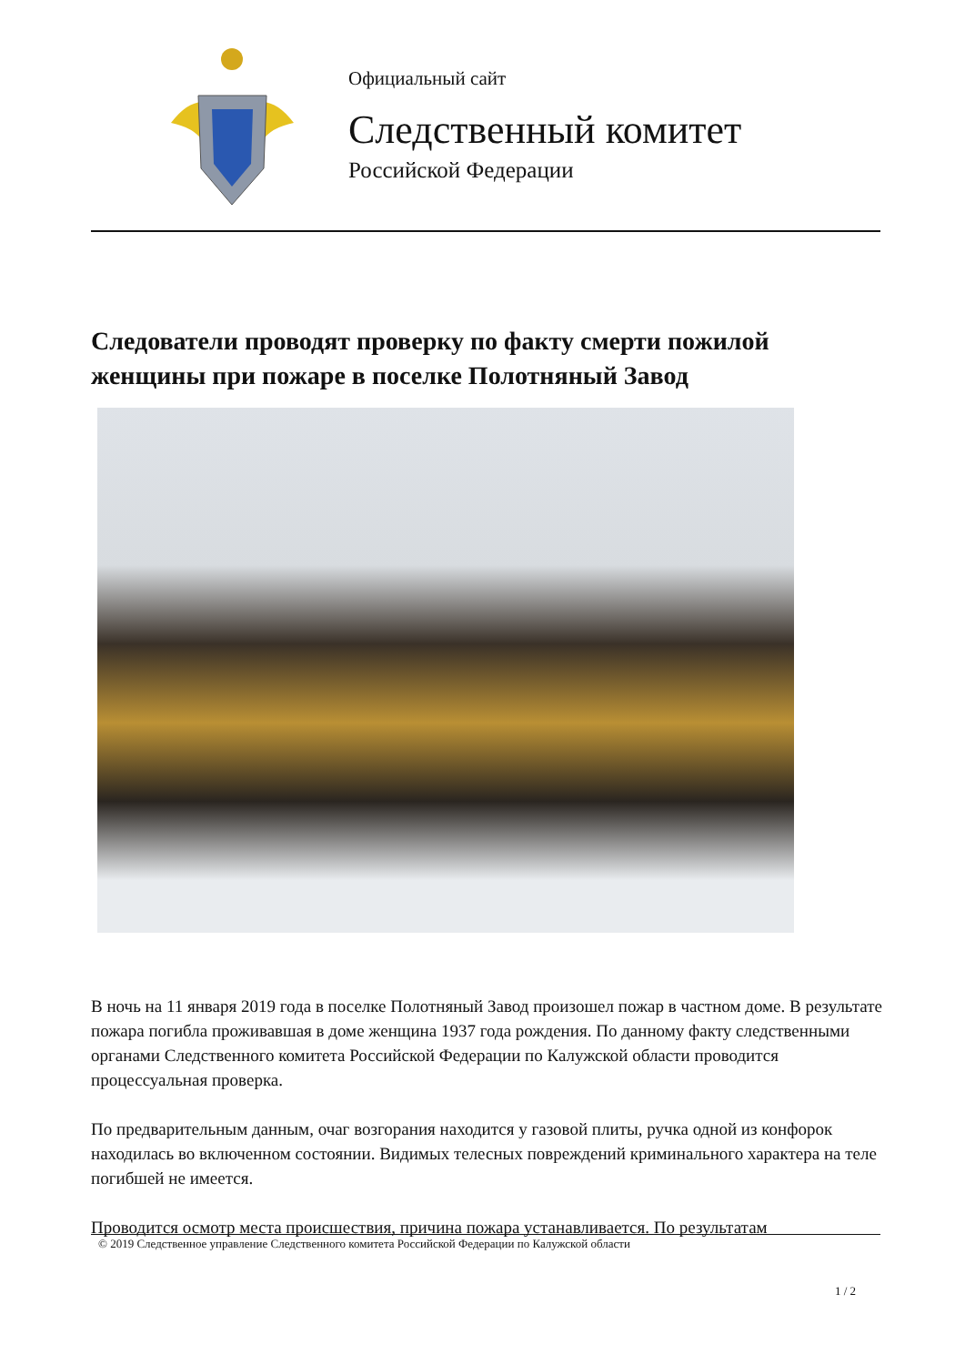Официальный сайт
Следственный комитет
Российской Федерации
Следователи проводят проверку по факту смерти пожилой женщины при пожаре в поселке Полотняный Завод
В ночь на 11 января 2019 года в поселке Полотняный Завод произошел пожар в частном доме. В результате пожара погибла проживавшая в доме женщина 1937 года рождения. По данному факту следственными органами Следственного комитета Российской Федерации по Калужской области проводится процессуальная проверка.
По предварительным данным, очаг возгорания находится у газовой плиты, ручка одной из конфорок находилась во включенном состоянии. Видимых телесных повреждений криминального характера на теле погибшей не имеется.
Проводится осмотр места происшествия, причина пожара устанавливается. По результатам
© 2019 Следственное управление Следственного комитета Российской Федерации по Калужской области
1 / 2